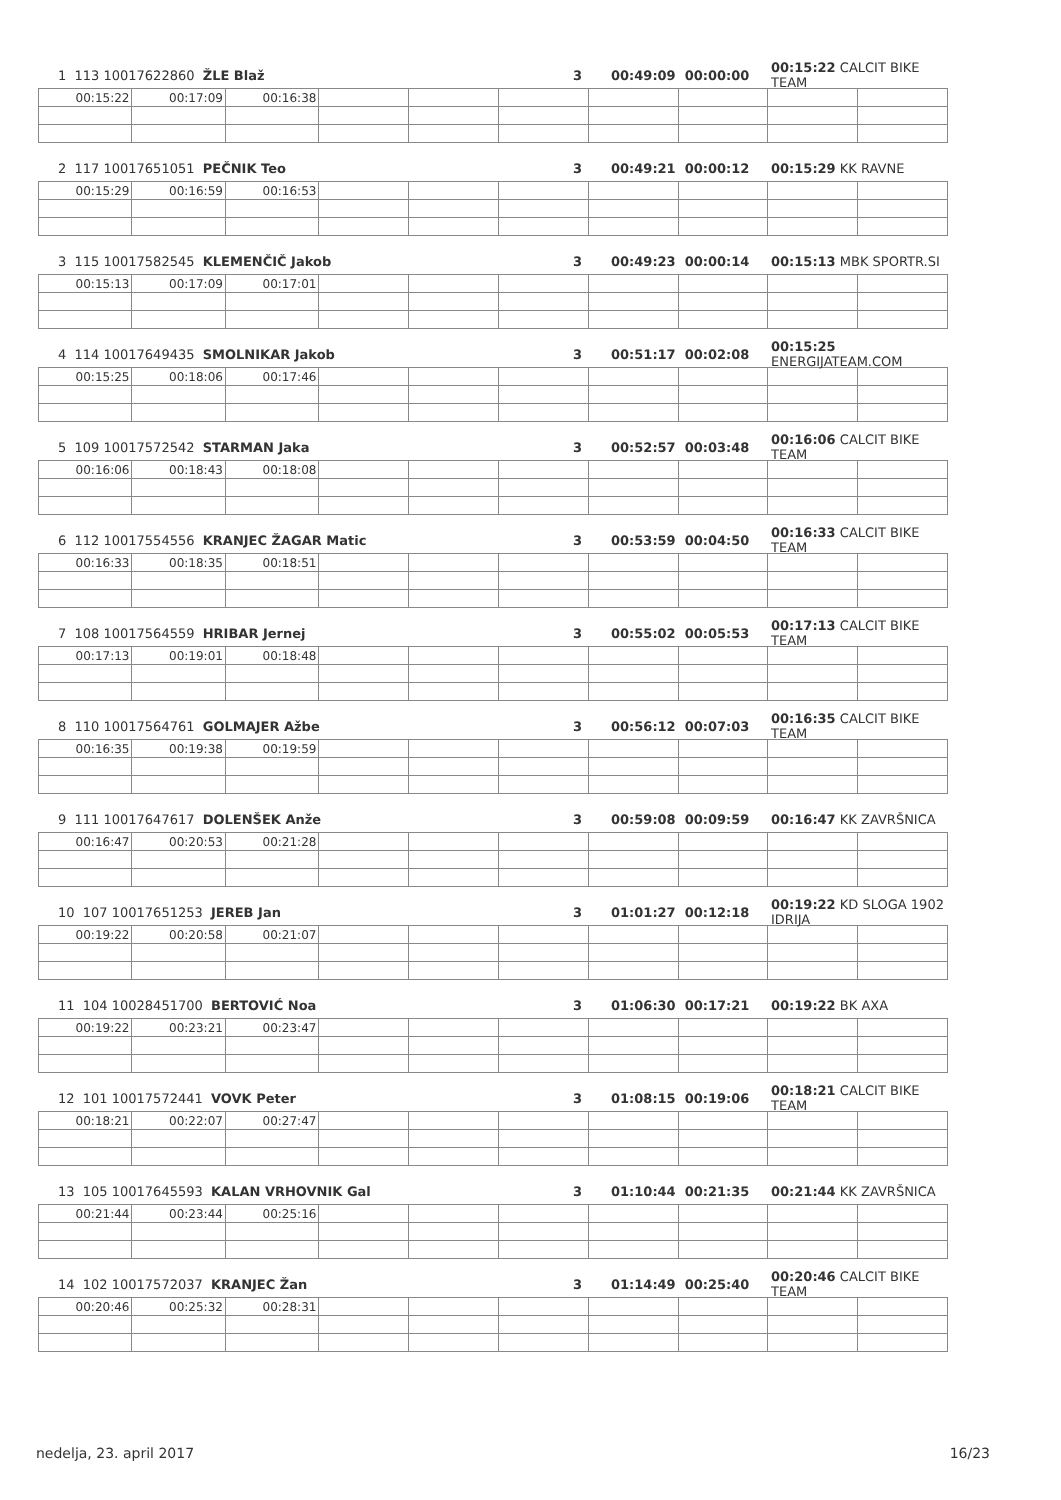1 113 10017622860 ŽLE Blaž 3 00:49:09 00:00:00 00:15:22 CALCIT BIKE TEAM
| 00:15:22 | 00:17:09 | 00:16:38 | | | | | | | |
2 117 10017651051 PEČNIK Teo 3 00:49:21 00:00:12 00:15:29 KK RAVNE
| 00:15:29 | 00:16:59 | 00:16:53 | | | | | | | |
3 115 10017582545 KLEMENČIČ Jakob 3 00:49:23 00:00:14 00:15:13 MBK SPORTR.SI
| 00:15:13 | 00:17:09 | 00:17:01 | | | | | | | |
4 114 10017649435 SMOLNIKAR Jakob 3 00:51:17 00:02:08 00:15:25 ENERGIJATEAM.COM
| 00:15:25 | 00:18:06 | 00:17:46 | | | | | | | |
5 109 10017572542 STARMAN Jaka 3 00:52:57 00:03:48 00:16:06 CALCIT BIKE TEAM
| 00:16:06 | 00:18:43 | 00:18:08 | | | | | | | |
6 112 10017554556 KRANJEC ŽAGAR Matic 3 00:53:59 00:04:50 00:16:33 CALCIT BIKE TEAM
| 00:16:33 | 00:18:35 | 00:18:51 | | | | | | | |
7 108 10017564559 HRIBAR Jernej 3 00:55:02 00:05:53 00:17:13 CALCIT BIKE TEAM
| 00:17:13 | 00:19:01 | 00:18:48 | | | | | | | |
8 110 10017564761 GOLMAJER Ažbe 3 00:56:12 00:07:03 00:16:35 CALCIT BIKE TEAM
| 00:16:35 | 00:19:38 | 00:19:59 | | | | | | | |
9 111 10017647617 DOLENŠEK Anže 3 00:59:08 00:09:59 00:16:47 KK ZAVRŠNICA
| 00:16:47 | 00:20:53 | 00:21:28 | | | | | | | |
10 107 10017651253 JEREB Jan 3 01:01:27 00:12:18 00:19:22 KD SLOGA 1902 IDRIJA
| 00:19:22 | 00:20:58 | 00:21:07 | | | | | | | |
11 104 10028451700 BERTOVIĆ Noa 3 01:06:30 00:17:21 00:19:22 BK AXA
| 00:19:22 | 00:23:21 | 00:23:47 | | | | | | | |
12 101 10017572441 VOVK Peter 3 01:08:15 00:19:06 00:18:21 CALCIT BIKE TEAM
| 00:18:21 | 00:22:07 | 00:27:47 | | | | | | | |
13 105 10017645593 KALAN VRHOVNIK Gal 3 01:10:44 00:21:35 00:21:44 KK ZAVRŠNICA
| 00:21:44 | 00:23:44 | 00:25:16 | | | | | | | |
14 102 10017572037 KRANJEC Žan 3 01:14:49 00:25:40 00:20:46 CALCIT BIKE TEAM
| 00:20:46 | 00:25:32 | 00:28:31 | | | | | | | |
nedelja, 23. april 2017 16/23